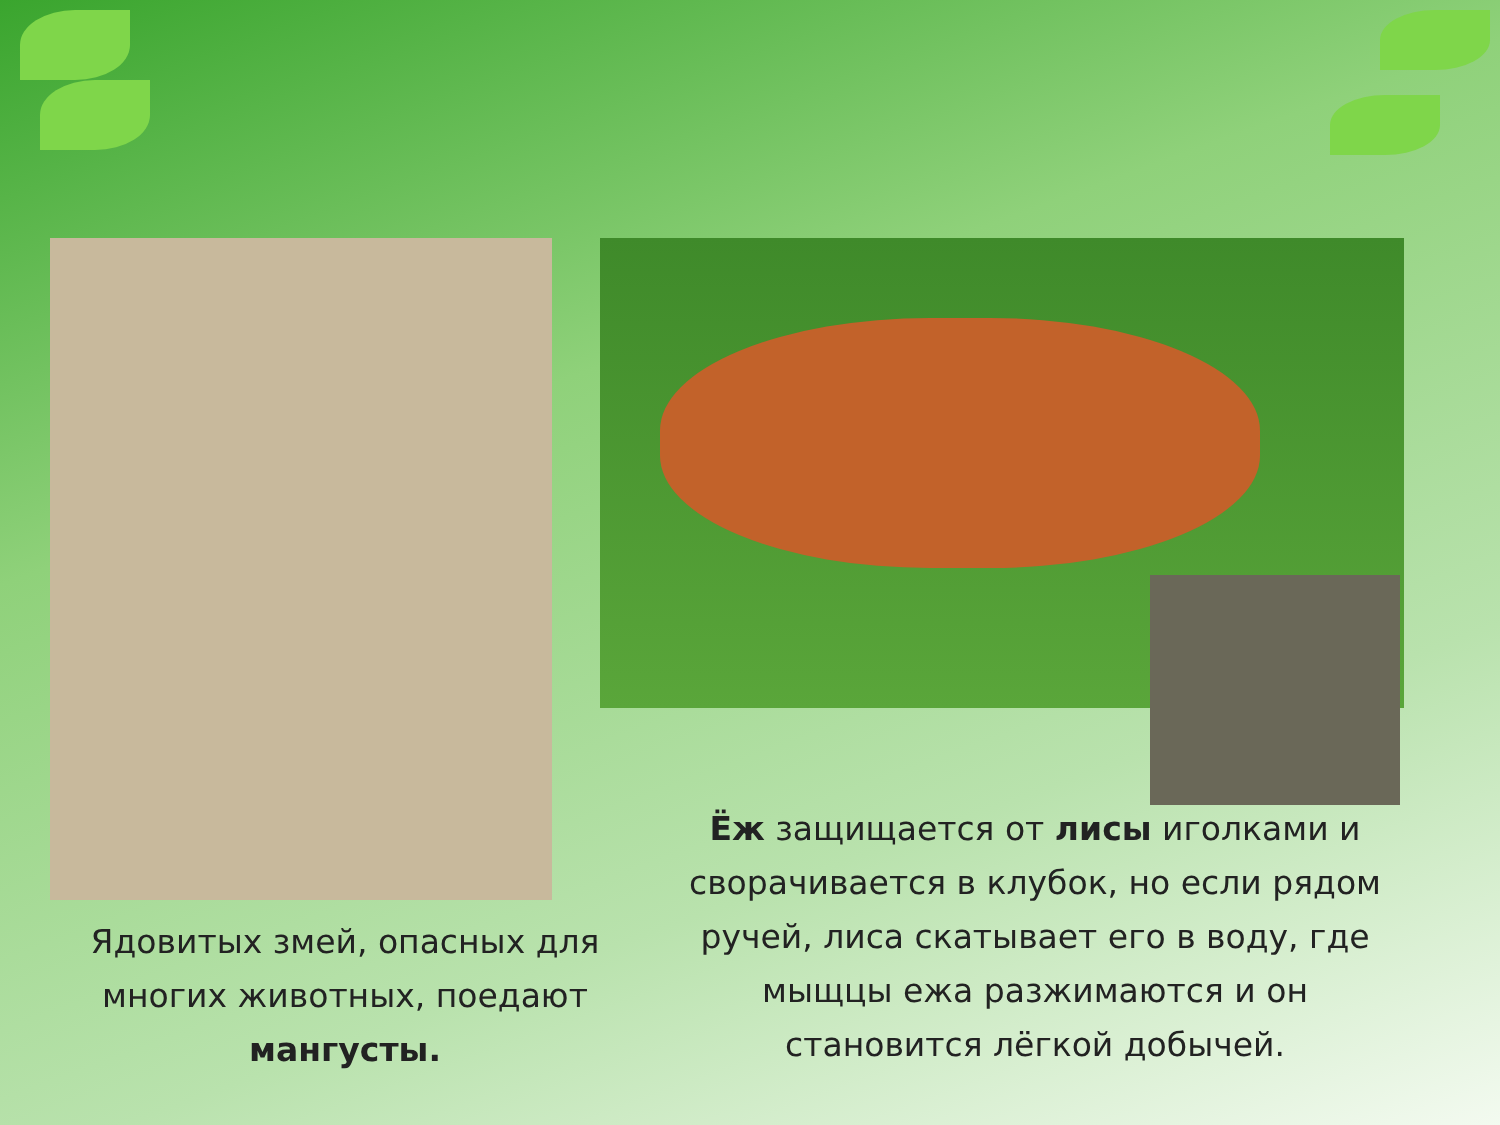Ядовитых змей, опасных для многих животных, поедают мангусты.
Ёж защищается от лисы иголками и сворачивается в клубок, но если рядом ручей, лиса скатывает его в воду, где мыщцы ежа разжимаются и он становится лёгкой добычей.